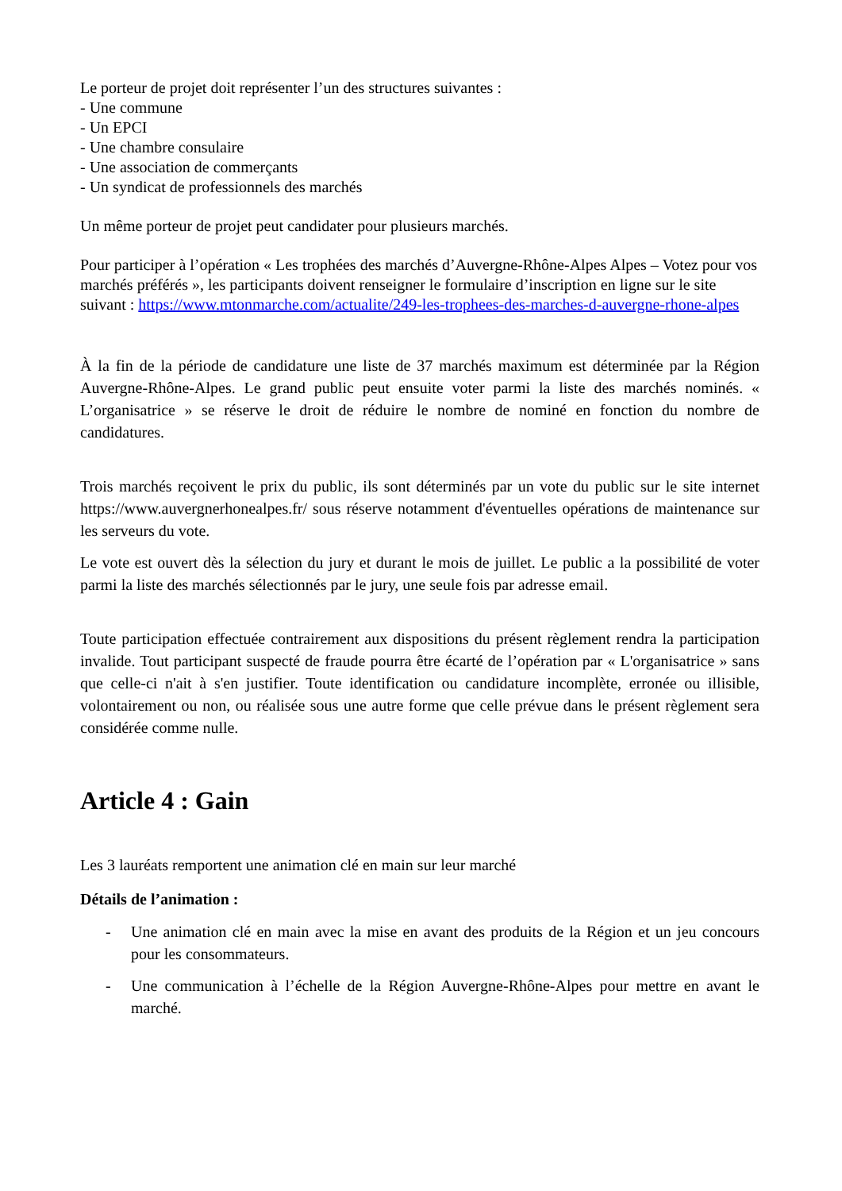Le porteur de projet doit représenter l’un des structures suivantes :
- Une commune
- Un EPCI
- Une chambre consulaire
- Une association de commerçants
- Un syndicat de professionnels des marchés
Un même porteur de projet peut candidater pour plusieurs marchés.
Pour participer à l’opération « Les trophées des marchés d’Auvergne-Rhône-Alpes Alpes – Votez pour vos marchés préférés », les participants doivent renseigner le formulaire d’inscription en ligne sur le site suivant : https://www.mtonmarche.com/actualite/249-les-trophees-des-marches-d-auvergne-rhone-alpes
À la fin de la période de candidature une liste de 37 marchés maximum est déterminée par la Région Auvergne-Rhône-Alpes. Le grand public peut ensuite voter parmi la liste des marchés nominés. « L’organisatrice » se réserve le droit de réduire le nombre de nominé en fonction du nombre de candidatures.
Trois marchés reçoivent le prix du public, ils sont déterminés par un vote du public sur le site internet https://www.auvergnerhonealpes.fr/ sous réserve notamment d'éventuelles opérations de maintenance sur les serveurs du vote.
Le vote est ouvert dès la sélection du jury et durant le mois de juillet. Le public a la possibilité de voter parmi la liste des marchés sélectionnés par le jury, une seule fois par adresse email.
Toute participation effectuée contrairement aux dispositions du présent règlement rendra la participation invalide. Tout participant suspecté de fraude pourra être écarté de l’opération par « L'organisatrice » sans que celle-ci n'ait à s'en justifier. Toute identification ou candidature incomplète, erronée ou illisible, volontairement ou non, ou réalisée sous une autre forme que celle prévue dans le présent règlement sera considérée comme nulle.
Article 4 : Gain
Les 3 lauréats remportent une animation clé en main sur leur marché
Détails de l’animation :
- Une animation clé en main avec la mise en avant des produits de la Région et un jeu concours pour les consommateurs.
- Une communication à l’échelle de la Région Auvergne-Rhône-Alpes pour mettre en avant le marché.